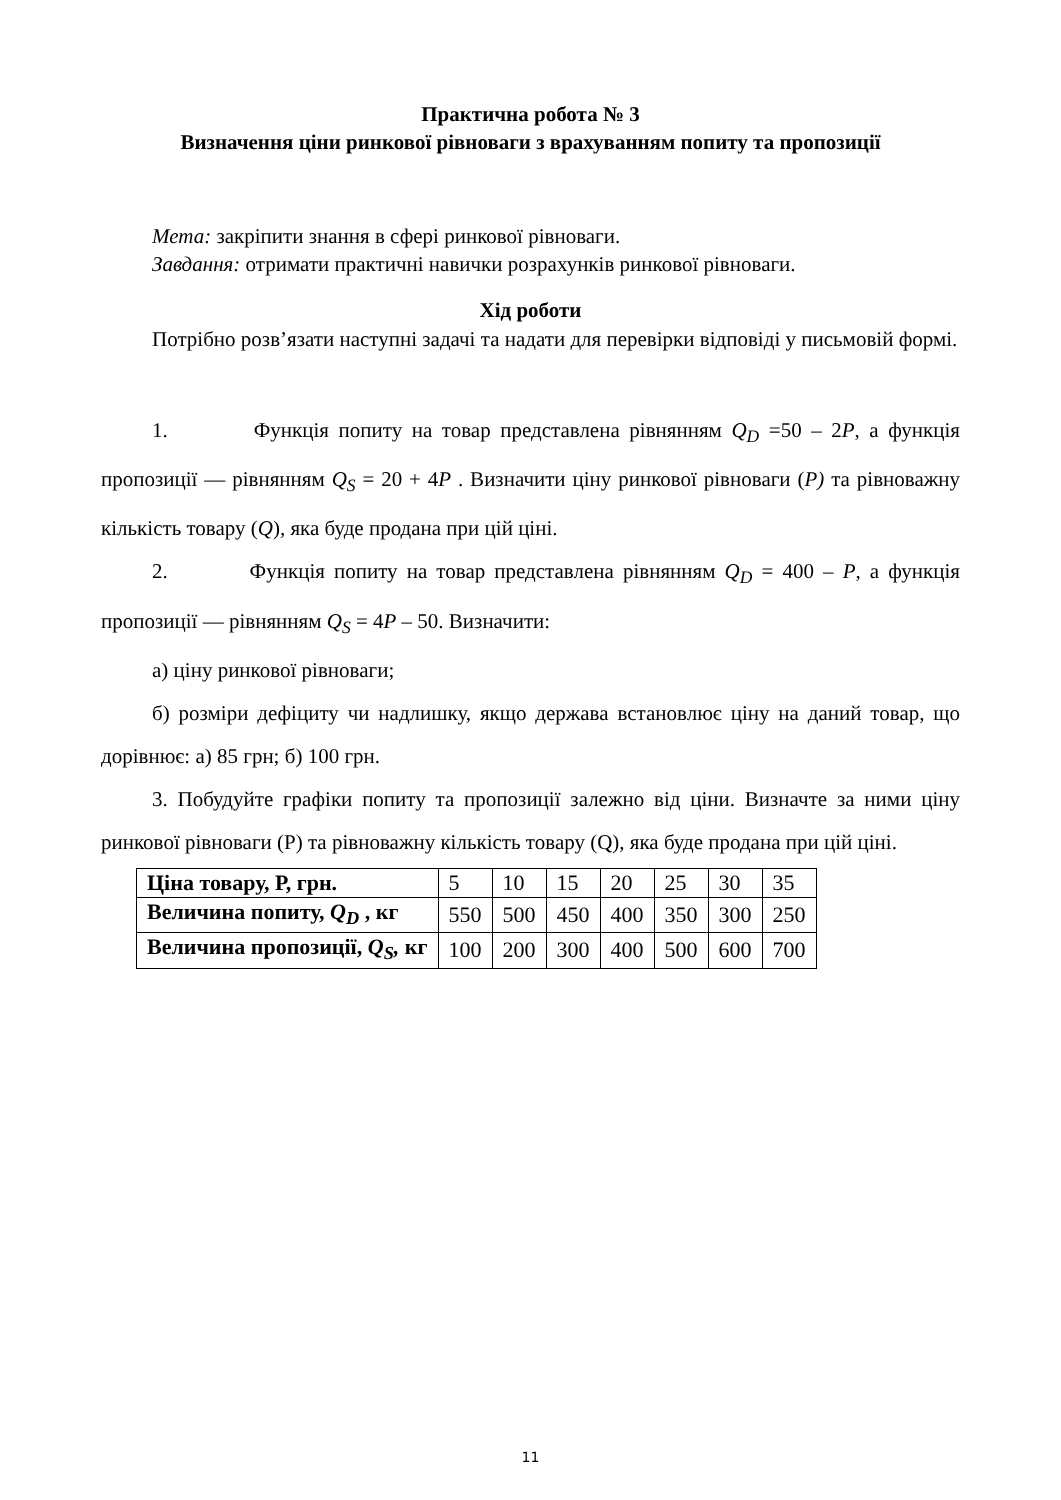Практична робота № 3
Визначення ціни ринкової рівноваги з врахуванням попиту та пропозиції
Мета: закріпити знання в сфері ринкової рівноваги.
Завдання: отримати практичні навички розрахунків ринкової рівноваги.
Хід роботи
Потрібно розв’язати наступні задачі та надати для перевірки відповіді у письмовій формі.
1. Функція попиту на товар представлена рівнянням Q<sub>D</sub> =50 – 2P, а функція пропозиції — рівнянням Q<sub>S</sub> = 20 + 4P . Визначити ціну ринкової рівноваги (P) та рівноважну кількість товару (Q), яка буде продана при цій ціні.
2. Функція попиту на товар представлена рівнянням Q<sub>D</sub> = 400 – P, а функція пропозиції — рівнянням Q<sub>S</sub> = 4P – 50. Визначити:
а) ціну ринкової рівноваги;
б) розміри дефіциту чи надлишку, якщо держава встановлює ціну на даний товар, що дорівнює: а) 85 грн; б) 100 грн.
3. Побудуйте графіки попиту та пропозиції залежно від ціни. Визначте за ними ціну ринкової рівноваги (Р) та рівноважну кількість товару (Q), яка буде продана при цій ціні.
| Ціна товару, Р, грн. | 5 | 10 | 15 | 20 | 25 | 30 | 35 |
| Величина попиту, Q<sub>D</sub> , кг | 550 | 500 | 450 | 400 | 350 | 300 | 250 |
| Величина пропозиції, Q<sub>S</sub>, кг | 100 | 200 | 300 | 400 | 500 | 600 | 700 |
11